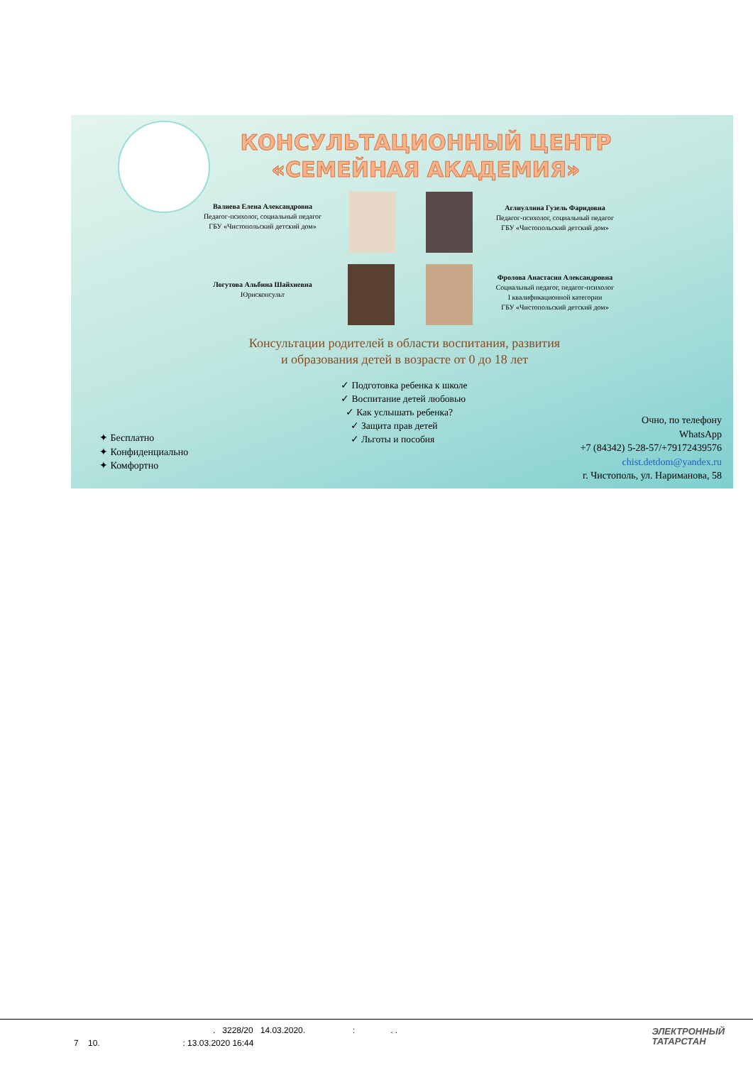КОНСУЛЬТАЦИОННЫЙ ЦЕНТР
«СЕМЕЙНАЯ АКАДЕМИЯ»
Валиева Елена Александровна
Педагог-психолог, социальный педагог
ГБУ «Чистопольский детский дом»
Аглиуллина Гузель Фаридовна
Педагог-психолог, социальный педагог
ГБУ «Чистопольский детский дом»
Логутова Альбина Шайхиевна
Юрисконсульт
Фролова Анастасия Александровна
Социальный педагог, педагог-психолог
I квалификационной категории
ГБУ «Чистопольский детский дом»
Консультации родителей в области воспитания, развития
и образования детей в возрасте от 0 до 18 лет
✓ Подготовка ребенка к школе
✓ Воспитание детей любовью
✓ Как услышать ребенка?
✓ Защита прав детей
✓ Льготы и пособия
✦ Бесплатно
✦ Конфиденциально
✦ Комфортно
Очно, по телефону
WhatsApp
+7 (84342) 5-28-57/+79172439576
chist.detdom@yandex.ru
г. Чистополь, ул. Нариманова, 58
. 3228/20 14.03.2020. : . .
7 10. : 13.03.2020 16:44
ЭЛЕКТРОННЫЙ
ТАТАРСТАН